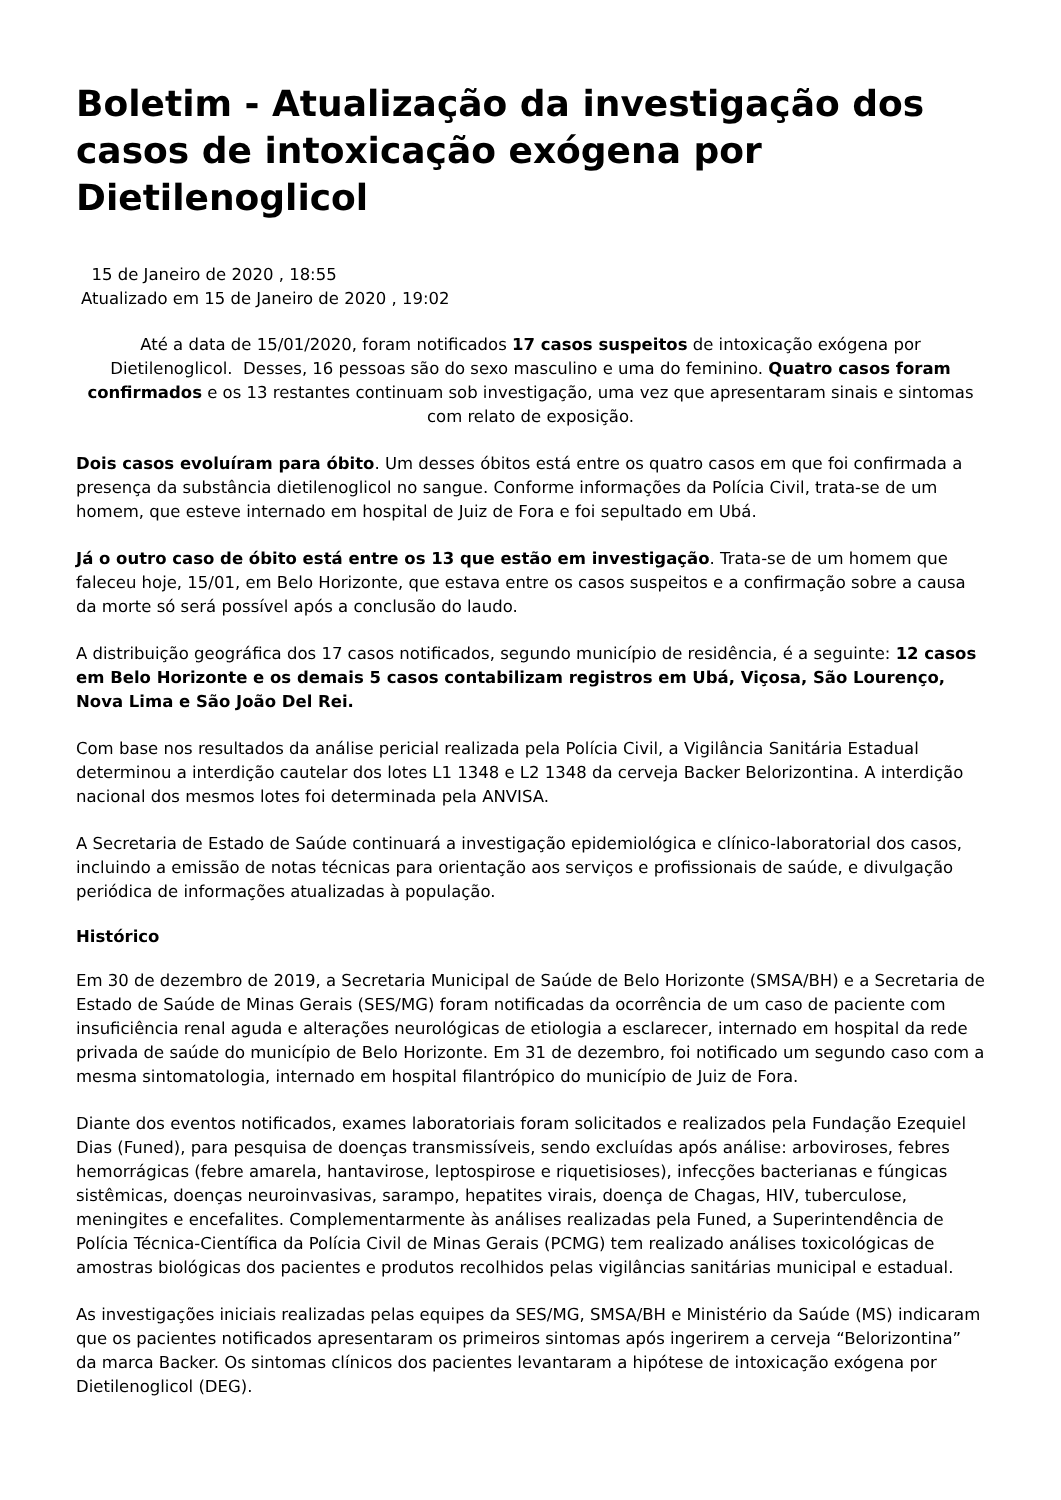Boletim - Atualização da investigação dos casos de intoxicação exógena por Dietilenoglicol
15 de Janeiro de 2020 , 18:55
Atualizado em 15 de Janeiro de 2020 , 19:02
Até a data de 15/01/2020, foram notificados 17 casos suspeitos de intoxicação exógena por Dietilenoglicol. Desses, 16 pessoas são do sexo masculino e uma do feminino. Quatro casos foram confirmados e os 13 restantes continuam sob investigação, uma vez que apresentaram sinais e sintomas com relato de exposição.
Dois casos evoluíram para óbito. Um desses óbitos está entre os quatro casos em que foi confirmada a presença da substância dietilenoglicol no sangue. Conforme informações da Polícia Civil, trata-se de um homem, que esteve internado em hospital de Juiz de Fora e foi sepultado em Ubá.
Já o outro caso de óbito está entre os 13 que estão em investigação. Trata-se de um homem que faleceu hoje, 15/01, em Belo Horizonte, que estava entre os casos suspeitos e a confirmação sobre a causa da morte só será possível após a conclusão do laudo.
A distribuição geográfica dos 17 casos notificados, segundo município de residência, é a seguinte: 12 casos em Belo Horizonte e os demais 5 casos contabilizam registros em Ubá, Viçosa, São Lourenço, Nova Lima e São João Del Rei.
Com base nos resultados da análise pericial realizada pela Polícia Civil, a Vigilância Sanitária Estadual determinou a interdição cautelar dos lotes L1 1348 e L2 1348 da cerveja Backer Belorizontina. A interdição nacional dos mesmos lotes foi determinada pela ANVISA.
A Secretaria de Estado de Saúde continuará a investigação epidemiológica e clínico-laboratorial dos casos, incluindo a emissão de notas técnicas para orientação aos serviços e profissionais de saúde, e divulgação periódica de informações atualizadas à população.
Histórico
Em 30 de dezembro de 2019, a Secretaria Municipal de Saúde de Belo Horizonte (SMSA/BH) e a Secretaria de Estado de Saúde de Minas Gerais (SES/MG) foram notificadas da ocorrência de um caso de paciente com insuficiência renal aguda e alterações neurológicas de etiologia a esclarecer, internado em hospital da rede privada de saúde do município de Belo Horizonte. Em 31 de dezembro, foi notificado um segundo caso com a mesma sintomatologia, internado em hospital filantrópico do município de Juiz de Fora.
Diante dos eventos notificados, exames laboratoriais foram solicitados e realizados pela Fundação Ezequiel Dias (Funed), para pesquisa de doenças transmissíveis, sendo excluídas após análise: arboviroses, febres hemorrágicas (febre amarela, hantavirose, leptospirose e riquetisioses), infecções bacterianas e fúngicas sistêmicas, doenças neuroinvasivas, sarampo, hepatites virais, doença de Chagas, HIV, tuberculose, meningites e encefalites. Complementarmente às análises realizadas pela Funed, a Superintendência de Polícia Técnica-Científica da Polícia Civil de Minas Gerais (PCMG) tem realizado análises toxicológicas de amostras biológicas dos pacientes e produtos recolhidos pelas vigilâncias sanitárias municipal e estadual.
As investigações iniciais realizadas pelas equipes da SES/MG, SMSA/BH e Ministério da Saúde (MS) indicaram que os pacientes notificados apresentaram os primeiros sintomas após ingerirem a cerveja “Belorizontina” da marca Backer. Os sintomas clínicos dos pacientes levantaram a hipótese de intoxicação exógena por Dietilenoglicol (DEG).